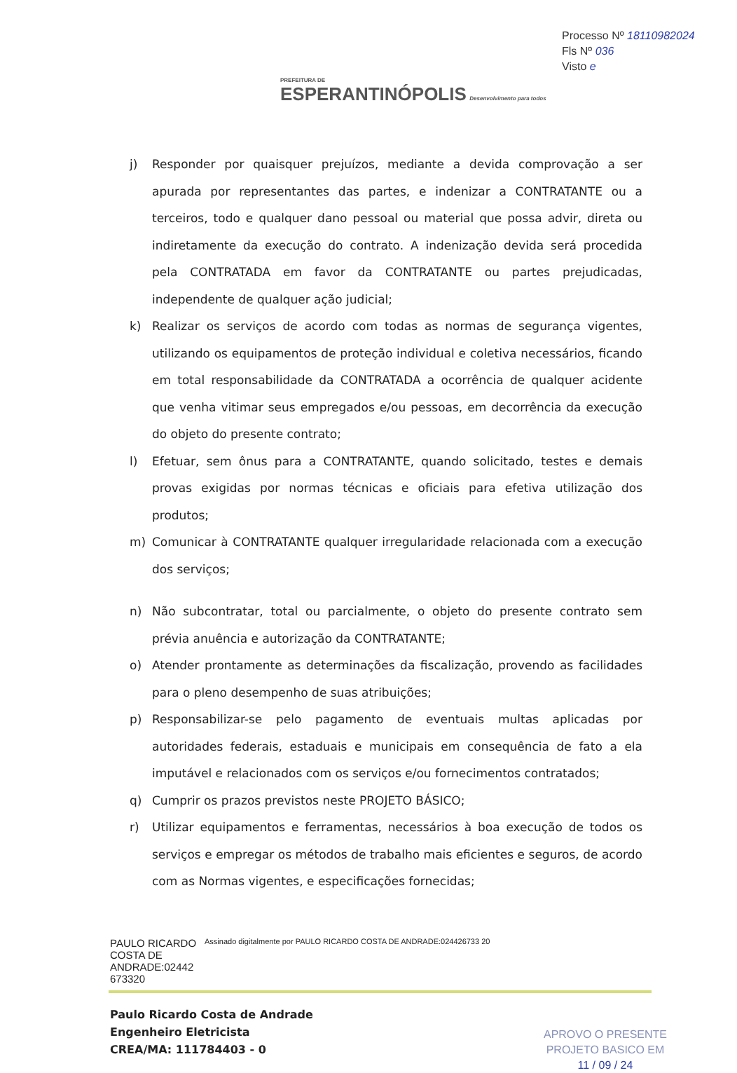PREFEITURA DE
ESPERANTINÓPOLIS Desenvolvimento para todos
Processo Nº 18110982024
Fls Nº 036
Visto e
j) Responder por quaisquer prejuízos, mediante a devida comprovação a ser apurada por representantes das partes, e indenizar a CONTRATANTE ou a terceiros, todo e qualquer dano pessoal ou material que possa advir, direta ou indiretamente da execução do contrato. A indenização devida será procedida pela CONTRATADA em favor da CONTRATANTE ou partes prejudicadas, independente de qualquer ação judicial;
k) Realizar os serviços de acordo com todas as normas de segurança vigentes, utilizando os equipamentos de proteção individual e coletiva necessários, ficando em total responsabilidade da CONTRATADA a ocorrência de qualquer acidente que venha vitimar seus empregados e/ou pessoas, em decorrência da execução do objeto do presente contrato;
l) Efetuar, sem ônus para a CONTRATANTE, quando solicitado, testes e demais provas exigidas por normas técnicas e oficiais para efetiva utilização dos produtos;
m) Comunicar à CONTRATANTE qualquer irregularidade relacionada com a execução dos serviços;
n) Não subcontratar, total ou parcialmente, o objeto do presente contrato sem prévia anuência e autorização da CONTRATANTE;
o) Atender prontamente as determinações da fiscalização, provendo as facilidades para o pleno desempenho de suas atribuições;
p) Responsabilizar-se pelo pagamento de eventuais multas aplicadas por autoridades federais, estaduais e municipais em consequência de fato a ela imputável e relacionados com os serviços e/ou fornecimentos contratados;
q) Cumprir os prazos previstos neste PROJETO BÁSICO;
r) Utilizar equipamentos e ferramentas, necessários à boa execução de todos os serviços e empregar os métodos de trabalho mais eficientes e seguros, de acordo com as Normas vigentes, e especificações fornecidas;
PAULO RICARDO COSTA DE ANDRADE:02442 673320
Assinado digitalmente por PAULO RICARDO COSTA DE ANDRADE:024426733 20
Paulo Ricardo Costa de Andrade
Engenheiro Eletricista
CREA/MA: 111784403 - 0
APROVO O PRESENTE
PROJETO BASICO EM
11 / 09 / 24